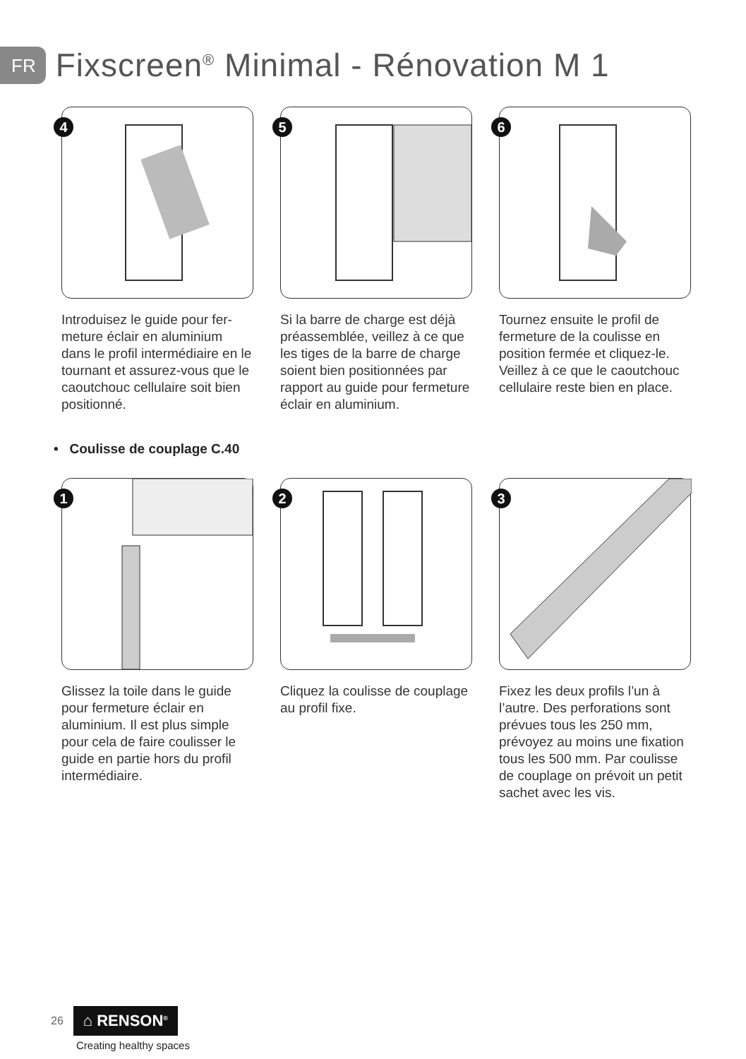FR
Fixscreen<sup>®</sup> Minimal - Rénovation M 1
4
Introduisez le guide pour fer­meture éclair en aluminium dans le profil intermédiaire en le tournant et assurez-vous que le caoutchouc cellulaire soit bien positionné.
5
Si la barre de charge est déjà préassemblée, veillez à ce que les tiges de la barre de charge soient bien positionnées par rapport au guide pour fermeture éclair en aluminium.
6
Tournez ensuite le profil de fermeture de la coulisse en position fermée et cliquez-le. Veillez à ce que le caoutchouc cellulaire reste bien en place.
• Coulisse de couplage C.40
1
Glissez la toile dans le guide pour fermeture éclair en aluminium. Il est plus simple pour cela de faire coulisser le guide en partie hors du profil intermédiaire.
2
Cliquez la coulisse de couplage au profil fixe.
3
Fixez les deux profils l’un à l’autre. Des perforations sont prévues tous les 250 mm, prévoyez au moins une fixation tous les 500 mm. Par coulisse de couplage on prévoit un petit sachet avec les vis.
26 ⌂ RENSON<sup>®</sup>
Creating healthy spaces